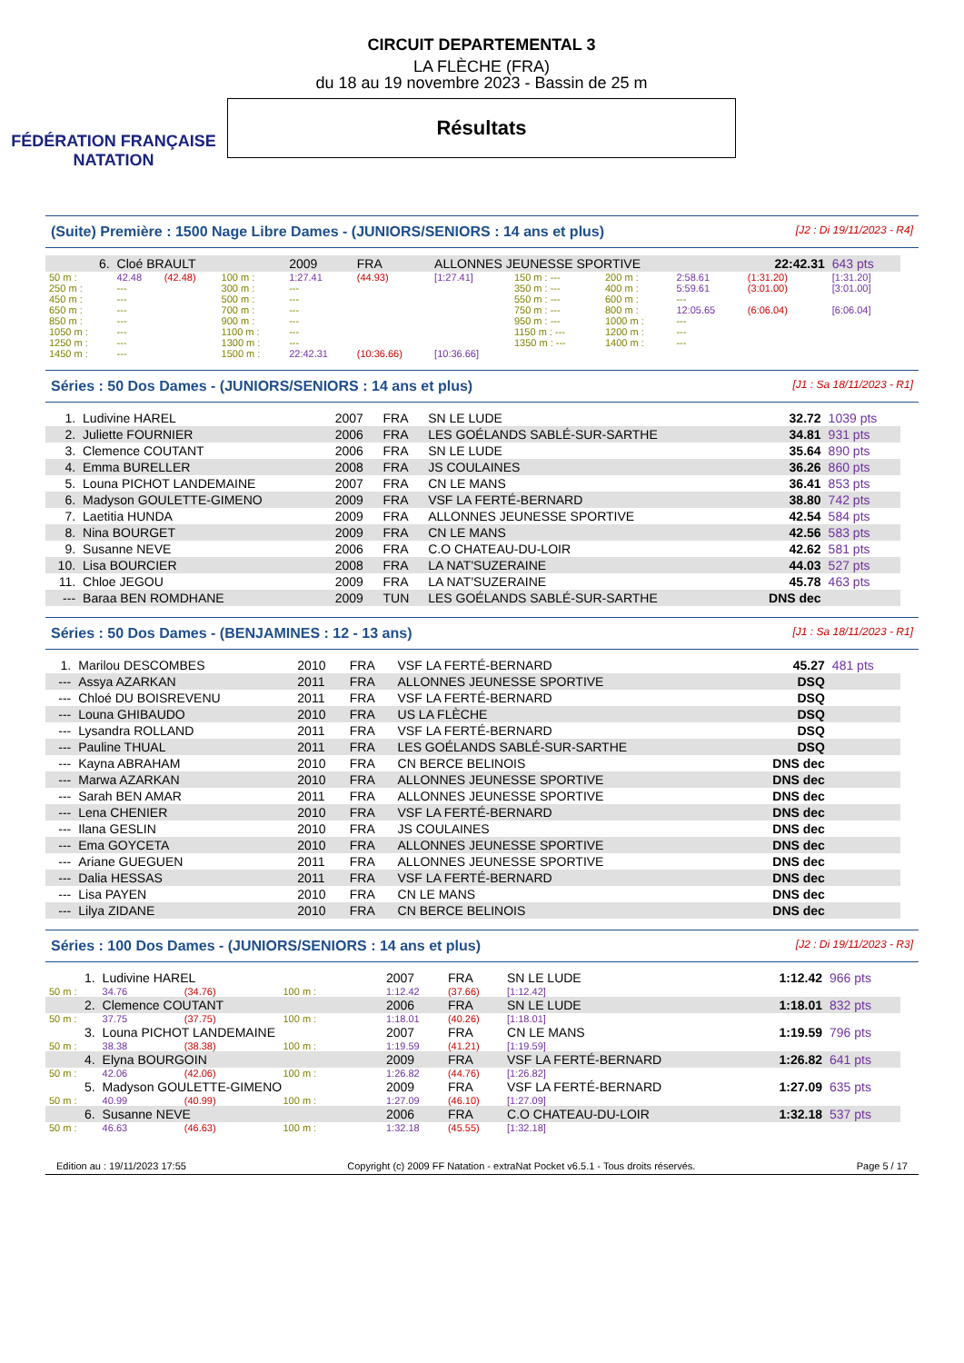FÉDÉRATION FRANÇAISE
NATATION
CIRCUIT DEPARTEMENTAL 3
LA FLÈCHE (FRA)
du 18 au 19 novembre 2023 - Bassin de 25 m
Résultats
(Suite) Première : 1500 Nage Libre Dames - (JUNIORS/SENIORS : 14 ans et plus) [J2 : Di 19/11/2023 - R4]
| 6. | Cloé BRAULT | | | 2009 | FRA | ALLONNES JEUNESSE SPORTIVE | | | | 22:42.31 | 643 pts |
| 50 m : | 42.48 | (42.48) | 100 m : | 1:27.41 | (44.93) | [1:27.41] | 150 m : --- | 200 m : | 2:58.61 | (1:31.20) | [1:31.20] |
| 250 m : | --- | | 300 m : | --- | | | 350 m : --- | 400 m : | 5:59.61 | (3:01.00) | [3:01.00] |
| 450 m : | --- | | 500 m : | --- | | | 550 m : --- | 600 m : | --- | | |
| 650 m : | --- | | 700 m : | --- | | | 750 m : --- | 800 m : | 12:05.65 | (6:06.04) | [6:06.04] |
| 850 m : | --- | | 900 m : | --- | | | 950 m : --- | 1000 m : | --- | | |
| 1050 m : | --- | | 1100 m : | --- | | | 1150 m : --- | 1200 m : | --- | | |
| 1250 m : | --- | | 1300 m : | --- | | | 1350 m : --- | 1400 m : | --- | | |
| 1450 m : | --- | | 1500 m : | 22:42.31 | (10:36.66) | [10:36.66] | | | | | |
Séries : 50 Dos Dames - (JUNIORS/SENIORS : 14 ans et plus) [J1 : Sa 18/11/2023 - R1]
| 1. | Ludivine HAREL | 2007 | FRA | SN LE LUDE | 32.72 | 1039 pts |
| 2. | Juliette FOURNIER | 2006 | FRA | LES GOÉLANDS SABLÉ-SUR-SARTHE | 34.81 | 931 pts |
| 3. | Clemence COUTANT | 2006 | FRA | SN LE LUDE | 35.64 | 890 pts |
| 4. | Emma BURELLER | 2008 | FRA | JS COULAINES | 36.26 | 860 pts |
| 5. | Louna PICHOT LANDEMAINE | 2007 | FRA | CN LE MANS | 36.41 | 853 pts |
| 6. | Madyson GOULETTE-GIMENO | 2009 | FRA | VSF LA FERTÉ-BERNARD | 38.80 | 742 pts |
| 7. | Laetitia HUNDA | 2009 | FRA | ALLONNES JEUNESSE SPORTIVE | 42.54 | 584 pts |
| 8. | Nina BOURGET | 2009 | FRA | CN LE MANS | 42.56 | 583 pts |
| 9. | Susanne NEVE | 2006 | FRA | C.O CHATEAU-DU-LOIR | 42.62 | 581 pts |
| 10. | Lisa BOURCIER | 2008 | FRA | LA NAT'SUZERAINE | 44.03 | 527 pts |
| 11. | Chloe JEGOU | 2009 | FRA | LA NAT'SUZERAINE | 45.78 | 463 pts |
| --- | Baraa BEN ROMDHANE | 2009 | TUN | LES GOÉLANDS SABLÉ-SUR-SARTHE | DNS dec | |
Séries : 50 Dos Dames - (BENJAMINES : 12 - 13 ans) [J1 : Sa 18/11/2023 - R1]
| 1. | Marilou DESCOMBES | 2010 | FRA | VSF LA FERTÉ-BERNARD | 45.27 | 481 pts |
| --- | Assya AZARKAN | 2011 | FRA | ALLONNES JEUNESSE SPORTIVE | DSQ | |
| --- | Chloé DU BOISREVENU | 2011 | FRA | VSF LA FERTÉ-BERNARD | DSQ | |
| --- | Louna GHIBAUDO | 2010 | FRA | US LA FLÈCHE | DSQ | |
| --- | Lysandra ROLLAND | 2011 | FRA | VSF LA FERTÉ-BERNARD | DSQ | |
| --- | Pauline THUAL | 2011 | FRA | LES GOÉLANDS SABLÉ-SUR-SARTHE | DSQ | |
| --- | Kayna ABRAHAM | 2010 | FRA | CN BERCE BELINOIS | DNS dec | |
| --- | Marwa AZARKAN | 2010 | FRA | ALLONNES JEUNESSE SPORTIVE | DNS dec | |
| --- | Sarah BEN AMAR | 2011 | FRA | ALLONNES JEUNESSE SPORTIVE | DNS dec | |
| --- | Lena CHENIER | 2010 | FRA | VSF LA FERTÉ-BERNARD | DNS dec | |
| --- | Ilana GESLIN | 2010 | FRA | JS COULAINES | DNS dec | |
| --- | Ema GOYCETA | 2010 | FRA | ALLONNES JEUNESSE SPORTIVE | DNS dec | |
| --- | Ariane GUEGUEN | 2011 | FRA | ALLONNES JEUNESSE SPORTIVE | DNS dec | |
| --- | Dalia HESSAS | 2011 | FRA | VSF LA FERTÉ-BERNARD | DNS dec | |
| --- | Lisa PAYEN | 2010 | FRA | CN LE MANS | DNS dec | |
| --- | Lilya ZIDANE | 2010 | FRA | CN BERCE BELINOIS | DNS dec | |
Séries : 100 Dos Dames - (JUNIORS/SENIORS : 14 ans et plus) [J2 : Di 19/11/2023 - R3]
| 1. | Ludivine HAREL | | | 2007 | FRA | SN LE LUDE | 1:12.42 | 966 pts |
| 50 m : | 34.76 | (34.76) | 100 m : | 1:12.42 | (37.66) | [1:12.42] | | |
| 2. | Clemence COUTANT | | | 2006 | FRA | SN LE LUDE | 1:18.01 | 832 pts |
| 50 m : | 37.75 | (37.75) | 100 m : | 1:18.01 | (40.26) | [1:18.01] | | |
| 3. | Louna PICHOT LANDEMAINE | | | 2007 | FRA | CN LE MANS | 1:19.59 | 796 pts |
| 50 m : | 38.38 | (38.38) | 100 m : | 1:19.59 | (41.21) | [1:19.59] | | |
| 4. | Elyna BOURGOIN | | | 2009 | FRA | VSF LA FERTÉ-BERNARD | 1:26.82 | 641 pts |
| 50 m : | 42.06 | (42.06) | 100 m : | 1:26.82 | (44.76) | [1:26.82] | | |
| 5. | Madyson GOULETTE-GIMENO | | | 2009 | FRA | VSF LA FERTÉ-BERNARD | 1:27.09 | 635 pts |
| 50 m : | 40.99 | (40.99) | 100 m : | 1:27.09 | (46.10) | [1:27.09] | | |
| 6. | Susanne NEVE | | | 2006 | FRA | C.O CHATEAU-DU-LOIR | 1:32.18 | 537 pts |
| 50 m : | 46.63 | (46.63) | 100 m : | 1:32.18 | (45.55) | [1:32.18] | | |
Edition au : 19/11/2023 17:55 Copyright (c) 2009 FF Natation - extraNat Pocket v6.5.1 - Tous droits réservés. Page 5 / 17